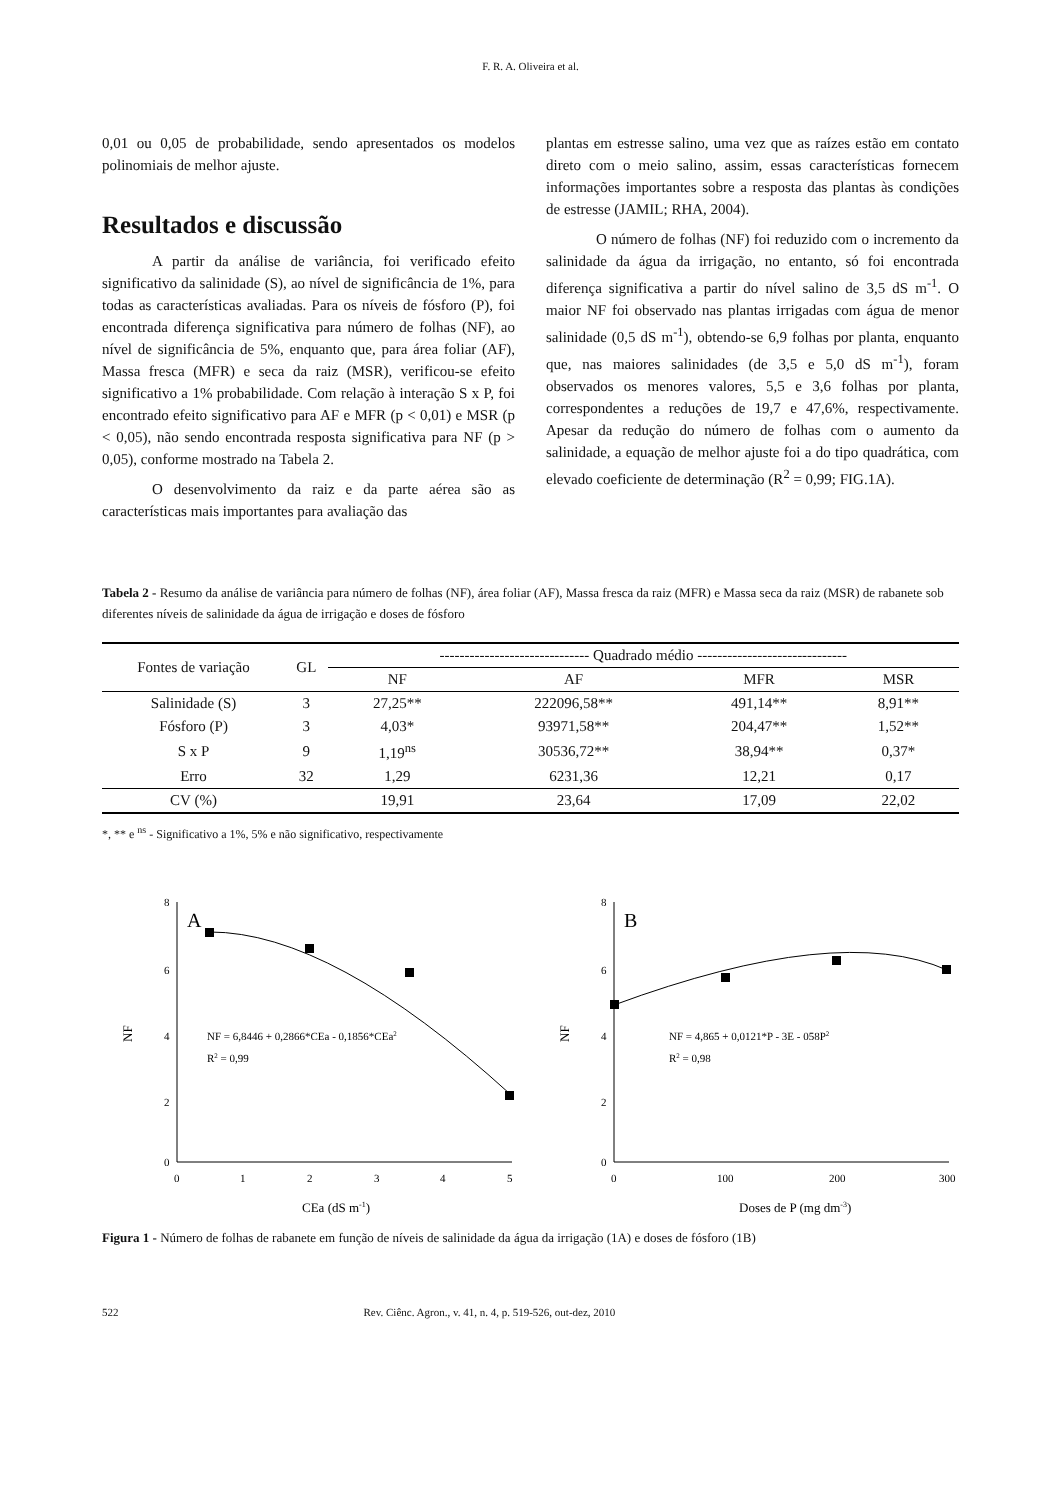F. R. A. Oliveira et al.
0,01 ou 0,05 de probabilidade, sendo apresentados os modelos polinomiais de melhor ajuste.
Resultados e discussão
A partir da análise de variância, foi verificado efeito significativo da salinidade (S), ao nível de significância de 1%, para todas as características avaliadas. Para os níveis de fósforo (P), foi encontrada diferença significativa para número de folhas (NF), ao nível de significância de 5%, enquanto que, para área foliar (AF), Massa fresca (MFR) e seca da raiz (MSR), verificou-se efeito significativo a 1% probabilidade. Com relação à interação S x P, foi encontrado efeito significativo para AF e MFR (p < 0,01) e MSR (p < 0,05), não sendo encontrada resposta significativa para NF (p > 0,05), conforme mostrado na Tabela 2.
O desenvolvimento da raiz e da parte aérea são as características mais importantes para avaliação das
plantas em estresse salino, uma vez que as raízes estão em contato direto com o meio salino, assim, essas características fornecem informações importantes sobre a resposta das plantas às condições de estresse (JAMIL; RHA, 2004).
O número de folhas (NF) foi reduzido com o incremento da salinidade da água da irrigação, no entanto, só foi encontrada diferença significativa a partir do nível salino de 3,5 dS m<sup>-1</sup>. O maior NF foi observado nas plantas irrigadas com água de menor salinidade (0,5 dS m<sup>-1</sup>), obtendo-se 6,9 folhas por planta, enquanto que, nas maiores salinidades (de 3,5 e 5,0 dS m<sup>-1</sup>), foram observados os menores valores, 5,5 e 3,6 folhas por planta, correspondentes a reduções de 19,7 e 47,6%, respectivamente. Apesar da redução do número de folhas com o aumento da salinidade, a equação de melhor ajuste foi a do tipo quadrática, com elevado coeficiente de determinação (R<sup>2</sup> = 0,99; FIG.1A).
Tabela 2 - Resumo da análise de variância para número de folhas (NF), área foliar (AF), Massa fresca da raiz (MFR) e Massa seca da raiz (MSR) de rabanete sob diferentes níveis de salinidade da água de irrigação e doses de fósforo
| Fontes de variação | GL | ------------------------------ Quadrado médio ------------------------------ | | | |
| --- | --- | --- | --- | --- | --- |
| | | NF | AF | MFR | MSR |
| Salinidade (S) | 3 | 27,25** | 222096,58** | 491,14** | 8,91** |
| Fósforo (P) | 3 | 4,03* | 93971,58** | 204,47** | 1,52** |
| S x P | 9 | 1,19<sup>ns</sup> | 30536,72** | 38,94** | 0,37* |
| Erro | 32 | 1,29 | 6231,36 | 12,21 | 0,17 |
| CV (%) | | 19,91 | 23,64 | 17,09 | 22,02 |
*, ** e <sup>ns</sup> - Significativo a 1%, 5% e não significativo, respectivamente
8
6
4
2
0
0
1
2
3
4
5
A
NF
NF = 6,8446 + 0,2866*CEa - 0,1856*CEa2
R2 = 0,99
CEa (dS m-1)
8
6
4
2
0
0
100
200
300
B
NF
NF = 4,865 + 0,0121*P - 3E - 058P2
R2 = 0,98
Doses de P (mg dm-3)
Figura 1 - Número de folhas de rabanete em função de níveis de salinidade da água da irrigação (1A) e doses de fósforo (1B)
522 Rev. Ciênc. Agron., v. 41, n. 4, p. 519-526, out-dez, 2010